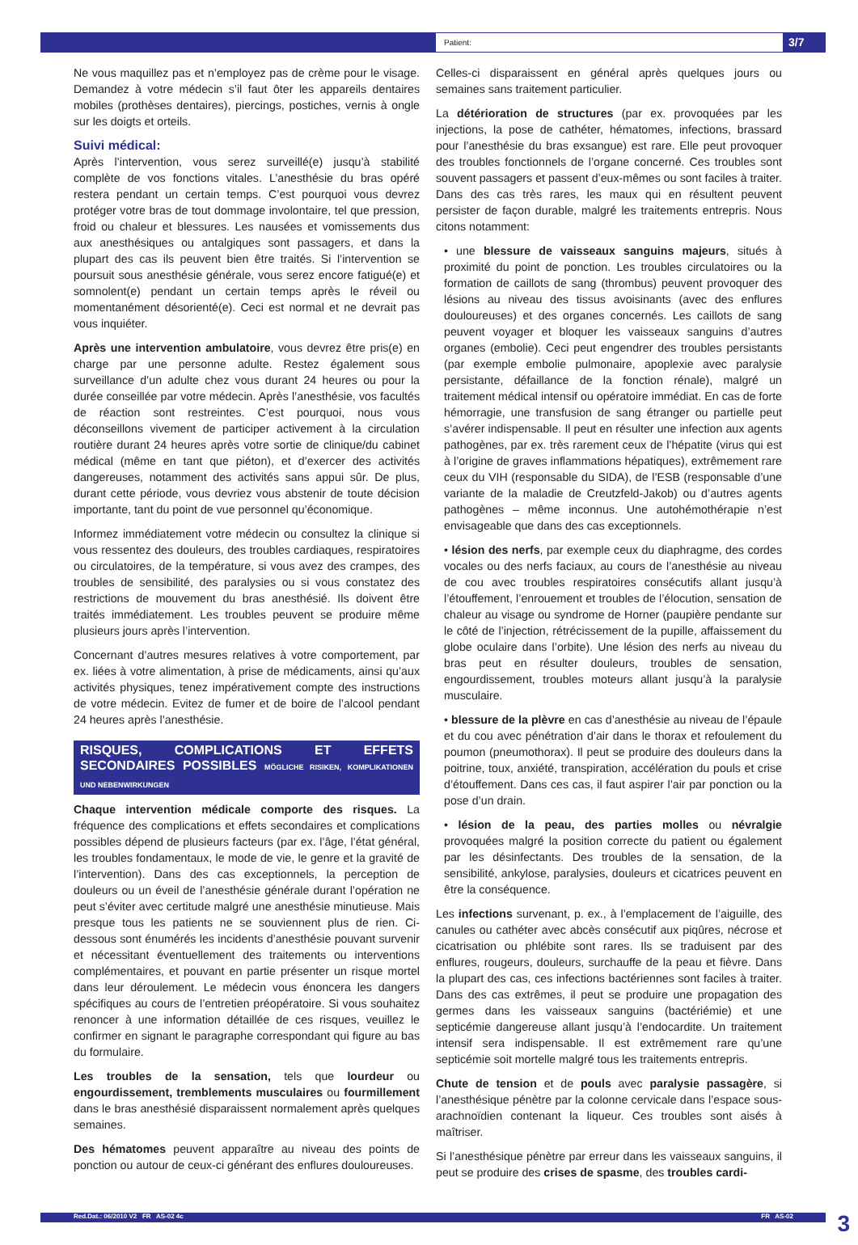Patient:
3/7
Ne vous maquillez pas et n’employez pas de crème pour le visage. Demandez à votre médecin s’il faut ôter les appareils dentaires mobiles (prothèses dentaires), piercings, postiches, vernis à ongle sur les doigts et orteils.
Suivi médical:
Après l’intervention, vous serez surveillé(e) jusqu’à stabilité complète de vos fonctions vitales. L’anesthésie du bras opéré restera pendant un certain temps. C’est pourquoi vous devrez protéger votre bras de tout dommage involontaire, tel que pression, froid ou chaleur et blessures. Les nausées et vomissements dus aux anesthésiques ou antalgiques sont passagers, et dans la plupart des cas ils peuvent bien être traités. Si l’intervention se poursuit sous anesthésie générale, vous serez encore fatigué(e) et somnolent(e) pendant un certain temps après le réveil ou momentanément désorienté(e). Ceci est normal et ne devrait pas vous inquiéter.
Après une intervention ambulatoire, vous devrez être pris(e) en charge par une personne adulte. Restez également sous surveillance d’un adulte chez vous durant 24 heures ou pour la durée conseillée par votre médecin. Après l’anesthésie, vos facultés de réaction sont restreintes. C’est pourquoi, nous vous déconseillons vivement de participer activement à la circulation routière durant 24 heures après votre sortie de clinique/du cabinet médical (même en tant que piéton), et d’exercer des activités dangereuses, notamment des activités sans appui sûr. De plus, durant cette période, vous devriez vous abstenir de toute décision importante, tant du point de vue personnel qu’économique.
Informez immédiatement votre médecin ou consultez la clinique si vous ressentez des douleurs, des troubles cardiaques, respiratoires ou circulatoires, de la température, si vous avez des crampes, des troubles de sensibilité, des paralysies ou si vous constatez des restrictions de mouvement du bras anesthésié. Ils doivent être traités immédiatement. Les troubles peuvent se produire même plusieurs jours après l’intervention.
Concernant d’autres mesures relatives à votre comportement, par ex. liées à votre alimentation, à prise de médicaments, ainsi qu’aux activités physiques, tenez impérativement compte des instructions de votre médecin. Evitez de fumer et de boire de l’alcool pendant 24 heures après l’anesthésie.
RISQUES, COMPLICATIONS ET EFFETS SECONDAIRES POSSIBLES MÖGLICHE RISIKEN, KOMPLIKATIONEN UND NEBENWIRKUNGEN
Chaque intervention médicale comporte des risques. La fréquence des complications et effets secondaires et complications possibles dépend de plusieurs facteurs (par ex. l’âge, l’état général, les troubles fondamentaux, le mode de vie, le genre et la gravité de l’intervention). Dans des cas exceptionnels, la perception de douleurs ou un éveil de l’anesthésie générale durant l’opération ne peut s’éviter avec certitude malgré une anesthésie minutieuse. Mais presque tous les patients ne se souviennent plus de rien. Ci-dessous sont énumérés les incidents d’anesthésie pouvant survenir et nécessitant éventuellement des traitements ou interventions complémentaires, et pouvant en partie présenter un risque mortel dans leur déroulement. Le médecin vous énoncera les dangers spécifiques au cours de l’entretien préopératoire. Si vous souhaitez renoncer à une information détaillée de ces risques, veuillez le confirmer en signant le paragraphe correspondant qui figure au bas du formulaire.
Les troubles de la sensation, tels que lourdeur ou engourdissement, tremblements musculaires ou fourmillement dans le bras anesthésié disparaissent normalement après quelques semaines.
Des hématomes peuvent apparaître au niveau des points de ponction ou autour de ceux-ci générant des enflures douloureuses.
Celles-ci disparaissent en général après quelques jours ou semaines sans traitement particulier.
La détérioration de structures (par ex. provoquées par les injections, la pose de cathéter, hématomes, infections, brassard pour l’anesthésie du bras exsangue) est rare. Elle peut provoquer des troubles fonctionnels de l’organe concerné. Ces troubles sont souvent passagers et passent d’eux-mêmes ou sont faciles à traiter. Dans des cas très rares, les maux qui en résultent peuvent persister de façon durable, malgré les traitements entrepris. Nous citons notamment:
• une blessure de vaisseaux sanguins majeurs, situés à proximité du point de ponction. Les troubles circulatoires ou la formation de caillots de sang (thrombus) peuvent provoquer des lésions au niveau des tissus avoisinants (avec des enflures douloureuses) et des organes concernés. Les caillots de sang peuvent voyager et bloquer les vaisseaux sanguins d’autres organes (embolie). Ceci peut engendrer des troubles persistants (par exemple embolie pulmonaire, apoplexie avec paralysie persistante, défaillance de la fonction rénale), malgré un traitement médical intensif ou opératoire immédiat. En cas de forte hémorragie, une transfusion de sang étranger ou partielle peut s’avérer indispensable. Il peut en résulter une infection aux agents pathogènes, par ex. très rarement ceux de l’hépatite (virus qui est à l’origine de graves inflammations hépatiques), extrêmement rare ceux du VIH (responsable du SIDA), de l’ESB (responsable d’une variante de la maladie de Creutzfeld-Jakob) ou d’autres agents pathogènes – même inconnus. Une autohémothérapie n’est envisageable que dans des cas exceptionnels.
• lésion des nerfs, par exemple ceux du diaphragme, des cordes vocales ou des nerfs faciaux, au cours de l’anesthésie au niveau de cou avec troubles respiratoires consécutifs allant jusqu’à l’étouffement, l’enrouement et troubles de l’élocution, sensation de chaleur au visage ou syndrome de Horner (paupière pendante sur le côté de l’injection, rétrécissement de la pupille, affaissement du globe oculaire dans l’orbite). Une lésion des nerfs au niveau du bras peut en résulter douleurs, troubles de sensation, engourdissement, troubles moteurs allant jusqu’à la paralysie musculaire.
• blessure de la plèvre en cas d’anesthésie au niveau de l’épaule et du cou avec pénétration d’air dans le thorax et refoulement du poumon (pneumothorax). Il peut se produire des douleurs dans la poitrine, toux, anxiété, transpiration, accélération du pouls et crise d’étouffement. Dans ces cas, il faut aspirer l’air par ponction ou la pose d’un drain.
• lésion de la peau, des parties molles ou névralgie provoquées malgré la position correcte du patient ou également par les désinfectants. Des troubles de la sensation, de la sensibilité, ankylose, paralysies, douleurs et cicatrices peuvent en être la conséquence.
Les infections survenant, p. ex., à l’emplacement de l’aiguille, des canules ou cathéter avec abcès consécutif aux piqûres, nécrose et cicatrisation ou phlébite sont rares. Ils se traduisent par des enflures, rougeurs, douleurs, surchauffe de la peau et fièvre. Dans la plupart des cas, ces infections bactériennes sont faciles à traiter. Dans des cas extrêmes, il peut se produire une propagation des germes dans les vaisseaux sanguins (bactériémie) et une septicémie dangereuse allant jusqu’à l’endocardite. Un traitement intensif sera indispensable. Il est extrêmement rare qu’une septicémie soit mortelle malgré tous les traitements entrepris.
Chute de tension et de pouls avec paralysie passagère, si l’anesthésique pénètre par la colonne cervicale dans l’espace sous-arachnoïdien contenant la liqueur. Ces troubles sont aisés à maîtriser.
Si l’anesthésique pénètre par erreur dans les vaisseaux sanguins, il peut se produire des crises de spasme, des troubles cardi-
Red.Dat.: 06/2010 V2 FR AS-02 4c FR AS-02 3